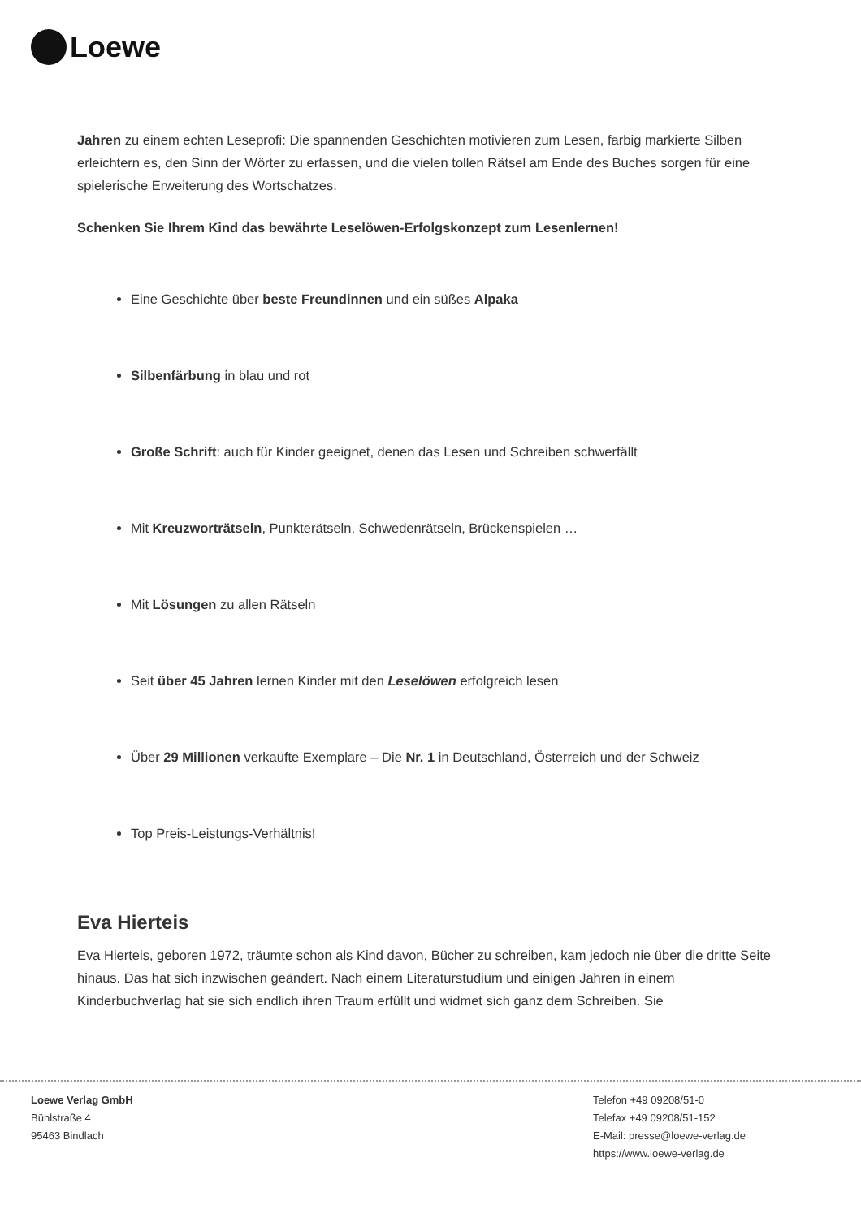Loewe
Jahren zu einem echten Leseprofi: Die spannenden Geschichten motivieren zum Lesen, farbig markierte Silben erleichtern es, den Sinn der Wörter zu erfassen, und die vielen tollen Rätsel am Ende des Buches sorgen für eine spielerische Erweiterung des Wortschatzes.
Schenken Sie Ihrem Kind das bewährte Leselöwen-Erfolgskonzept zum Lesenlernen!
Eine Geschichte über beste Freundinnen und ein süßes Alpaka
Silbenfärbung in blau und rot
Große Schrift: auch für Kinder geeignet, denen das Lesen und Schreiben schwerfällt
Mit Kreuzworträtseln, Punkterätseln, Schwedenrätseln, Brückenspielen …
Mit Lösungen zu allen Rätseln
Seit über 45 Jahren lernen Kinder mit den Leselöwen erfolgreich lesen
Über 29 Millionen verkaufte Exemplare – Die Nr. 1 in Deutschland, Österreich und der Schweiz
Top Preis-Leistungs-Verhältnis!
Eva Hierteis
Eva Hierteis, geboren 1972, träumte schon als Kind davon, Bücher zu schreiben, kam jedoch nie über die dritte Seite hinaus. Das hat sich inzwischen geändert. Nach einem Literaturstudium und einigen Jahren in einem Kinderbuchverlag hat sie sich endlich ihren Traum erfüllt und widmet sich ganz dem Schreiben. Sie
Loewe Verlag GmbH
Bühlstraße 4
95463 Bindlach
Telefon +49 09208/51-0
Telefax +49 09208/51-152
E-Mail: presse@loewe-verlag.de
https://www.loewe-verlag.de